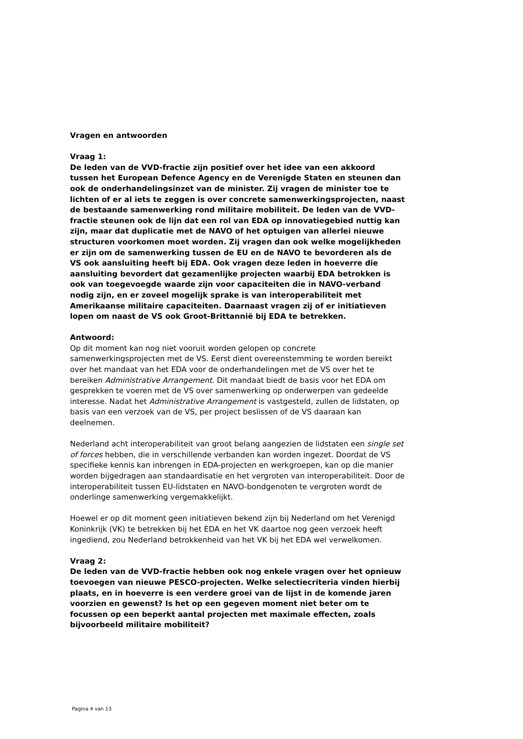Vragen en antwoorden
Vraag 1:
De leden van de VVD-fractie zijn positief over het idee van een akkoord tussen het European Defence Agency en de Verenigde Staten en steunen dan ook de onderhandelingsinzet van de minister. Zij vragen de minister toe te lichten of er al iets te zeggen is over concrete samenwerkingsprojecten, naast de bestaande samenwerking rond militaire mobiliteit. De leden van de VVD-fractie steunen ook de lijn dat een rol van EDA op innovatiegebied nuttig kan zijn, maar dat duplicatie met de NAVO of het optuigen van allerlei nieuwe structuren voorkomen moet worden. Zij vragen dan ook welke mogelijkheden er zijn om de samenwerking tussen de EU en de NAVO te bevorderen als de VS ook aansluiting heeft bij EDA. Ook vragen deze leden in hoeverre die aansluiting bevordert dat gezamenlijke projecten waarbij EDA betrokken is ook van toegevoegde waarde zijn voor capaciteiten die in NAVO-verband nodig zijn, en er zoveel mogelijk sprake is van interoperabiliteit met Amerikaanse militaire capaciteiten. Daarnaast vragen zij of er initiatieven lopen om naast de VS ook Groot-Brittannië bij EDA te betrekken.
Antwoord:
Op dit moment kan nog niet vooruit worden gelopen op concrete samenwerkingsprojecten met de VS. Eerst dient overeenstemming te worden bereikt over het mandaat van het EDA voor de onderhandelingen met de VS over het te bereiken Administrative Arrangement. Dit mandaat biedt de basis voor het EDA om gesprekken te voeren met de VS over samenwerking op onderwerpen van gedeelde interesse. Nadat het Administrative Arrangement is vastgesteld, zullen de lidstaten, op basis van een verzoek van de VS, per project beslissen of de VS daaraan kan deelnemen.
Nederland acht interoperabiliteit van groot belang aangezien de lidstaten een single set of forces hebben, die in verschillende verbanden kan worden ingezet. Doordat de VS specifieke kennis kan inbrengen in EDA-projecten en werkgroepen, kan op die manier worden bijgedragen aan standaardisatie en het vergroten van interoperabiliteit. Door de interoperabiliteit tussen EU-lidstaten en NAVO-bondgenoten te vergroten wordt de onderlinge samenwerking vergemakkelijkt.
Hoewel er op dit moment geen initiatieven bekend zijn bij Nederland om het Verenigd Koninkrijk (VK) te betrekken bij het EDA en het VK daartoe nog geen verzoek heeft ingediend, zou Nederland betrokkenheid van het VK bij het EDA wel verwelkomen.
Vraag 2:
De leden van de VVD-fractie hebben ook nog enkele vragen over het opnieuw toevoegen van nieuwe PESCO-projecten. Welke selectiecriteria vinden hierbij plaats, en in hoeverre is een verdere groei van de lijst in de komende jaren voorzien en gewenst? Is het op een gegeven moment niet beter om te focussen op een beperkt aantal projecten met maximale effecten, zoals bijvoorbeeld militaire mobiliteit?
Pagina 4 van 13